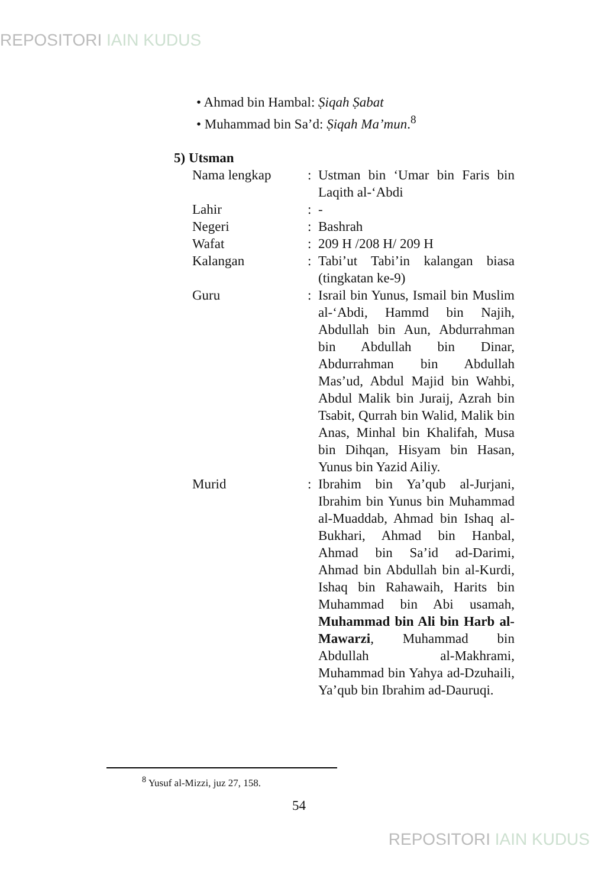REPOSITORI IAIN KUDUS
• Ahmad bin Hambal: Ṣiqah Ṣabat
• Muhammad bin Sa’d: Ṣiqah Ma’mun.<sup>8</sup>
5) Utsman
Nama lengkap : Ustman bin ‘Umar bin Faris bin Laqith al-‘Abdi
Lahir : -
Negeri : Bashrah
Wafat : 209 H /208 H/ 209 H
Kalangan : Tabi’ut Tabi’in kalangan biasa (tingkatan ke-9)
Guru : Israil bin Yunus, Ismail bin Muslim al-‘Abdi, Hammd bin Najih, Abdullah bin Aun, Abdurrahman bin Abdullah bin Dinar, Abdurrahman bin Abdullah Mas’ud, Abdul Majid bin Wahbi, Abdul Malik bin Juraij, Azrah bin Tsabit, Qurrah bin Walid, Malik bin Anas, Minhal bin Khalifah, Musa bin Dihqan, Hisyam bin Hasan, Yunus bin Yazid Ailiy.
Murid : Ibrahim bin Ya’qub al-Jurjani, Ibrahim bin Yunus bin Muhammad al-Muaddab, Ahmad bin Ishaq al-Bukhari, Ahmad bin Hanbal, Ahmad bin Sa’id ad-Darimi, Ahmad bin Abdullah bin al-Kurdi, Ishaq bin Rahawaih, Harits bin Muhammad bin Abi usamah, Muhammad bin Ali bin Harb al-Mawarzi, Muhammad bin Abdullah al-Makhrami, Muhammad bin Yahya ad-Dzuhaili, Ya’qub bin Ibrahim ad-Dauruqi.
<sup>8</sup> Yusuf al-Mizzi, juz 27, 158.
54
REPOSITORI IAIN KUDUS